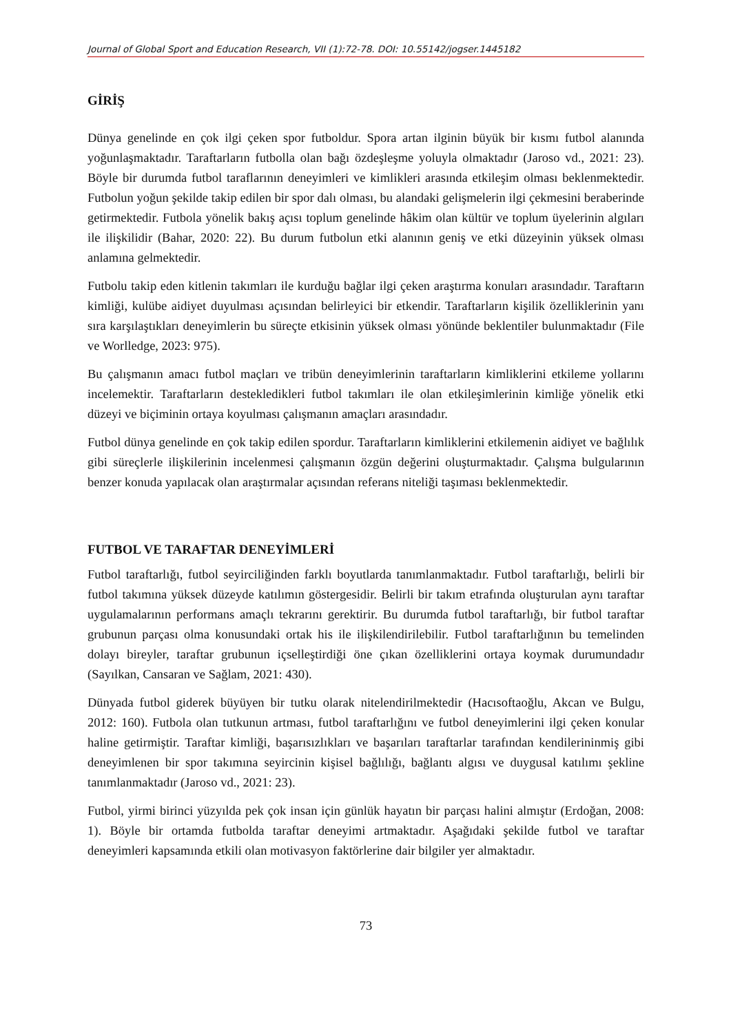Journal of Global Sport and Education Research, VII (1):72-78. DOI: 10.55142/jogser.1445182
GİRİŞ
Dünya genelinde en çok ilgi çeken spor futboldur. Spora artan ilginin büyük bir kısmı futbol alanında yoğunlaşmaktadır. Taraftarların futbolla olan bağı özdeşleşme yoluyla olmaktadır (Jaroso vd., 2021: 23). Böyle bir durumda futbol taraflarının deneyimleri ve kimlikleri arasında etkileşim olması beklenmektedir. Futbolun yoğun şekilde takip edilen bir spor dalı olması, bu alandaki gelişmelerin ilgi çekmesini beraberinde getirmektedir. Futbola yönelik bakış açısı toplum genelinde hâkim olan kültür ve toplum üyelerinin algıları ile ilişkilidir (Bahar, 2020: 22). Bu durum futbolun etki alanının geniş ve etki düzeyinin yüksek olması anlamına gelmektedir.
Futbolu takip eden kitlenin takımları ile kurduğu bağlar ilgi çeken araştırma konuları arasındadır. Taraftarın kimliği, kulübe aidiyet duyulması açısından belirleyici bir etkendir. Taraftarların kişilik özelliklerinin yanı sıra karşılaştıkları deneyimlerin bu süreçte etkisinin yüksek olması yönünde beklentiler bulunmaktadır (File ve Worlledge, 2023: 975).
Bu çalışmanın amacı futbol maçları ve tribün deneyimlerinin taraftarların kimliklerini etkileme yollarını incelemektir. Taraftarların destekledikleri futbol takımları ile olan etkileşimlerinin kimliğe yönelik etki düzeyi ve biçiminin ortaya koyulması çalışmanın amaçları arasındadır.
Futbol dünya genelinde en çok takip edilen spordur. Taraftarların kimliklerini etkilemenin aidiyet ve bağlılık gibi süreçlerle ilişkilerinin incelenmesi çalışmanın özgün değerini oluşturmaktadır. Çalışma bulgularının benzer konuda yapılacak olan araştırmalar açısından referans niteliği taşıması beklenmektedir.
FUTBOL VE TARAFTAR DENEYİMLERİ
Futbol taraftarlığı, futbol seyirciliğinden farklı boyutlarda tanımlanmaktadır. Futbol taraftarlığı, belirli bir futbol takımına yüksek düzeyde katılımın göstergesidir. Belirli bir takım etrafında oluşturulan aynı taraftar uygulamalarının performans amaçlı tekrarını gerektirir. Bu durumda futbol taraftarlığı, bir futbol taraftar grubunun parçası olma konusundaki ortak his ile ilişkilendirilebilir. Futbol taraftarlığının bu temelinden dolayı bireyler, taraftar grubunun içselleştirdiği öne çıkan özelliklerini ortaya koymak durumundadır (Sayılkan, Cansaran ve Sağlam, 2021: 430).
Dünyada futbol giderek büyüyen bir tutku olarak nitelendirilmektedir (Hacısoftaoğlu, Akcan ve Bulgu, 2012: 160). Futbola olan tutkunun artması, futbol taraftarlığını ve futbol deneyimlerini ilgi çeken konular haline getirmiştir. Taraftar kimliği, başarısızlıkları ve başarıları taraftarlar tarafından kendilerininmiş gibi deneyimlenen bir spor takımına seyircinin kişisel bağlılığı, bağlantı algısı ve duygusal katılımı şekline tanımlanmaktadır (Jaroso vd., 2021: 23).
Futbol, yirmi birinci yüzyılda pek çok insan için günlük hayatın bir parçası halini almıştır (Erdoğan, 2008: 1). Böyle bir ortamda futbolda taraftar deneyimi artmaktadır. Aşağıdaki şekilde futbol ve taraftar deneyimleri kapsamında etkili olan motivasyon faktörlerine dair bilgiler yer almaktadır.
73